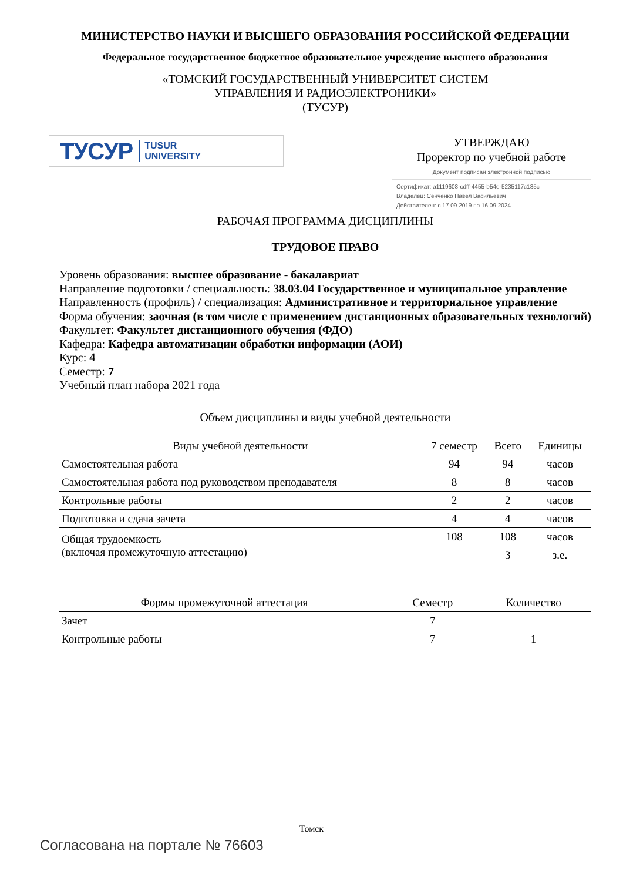МИНИСТЕРСТВО НАУКИ И ВЫСШЕГО ОБРАЗОВАНИЯ РОССИЙСКОЙ ФЕДЕРАЦИИ
Федеральное государственное бюджетное образовательное учреждение высшего образования
«ТОМСКИЙ ГОСУДАРСТВЕННЫЙ УНИВЕРСИТЕТ СИСТЕМ
УПРАВЛЕНИЯ И РАДИОЭЛЕКТРОНИКИ»
(ТУСУР)
ТУСУР TUSUR
UNIVERSITY
УТВЕРЖДАЮ
Проректор по учебной работе
Документ подписан электронной подписью
Сертификат: a1119608-cdff-4455-b54e-5235117c185c
Владелец: Сенченко Павел Васильевич
Действителен: с 17.09.2019 по 16.09.2024
РАБОЧАЯ ПРОГРАММА ДИСЦИПЛИНЫ
ТРУДОВОЕ ПРАВО
Уровень образования: высшее образование - бакалавриат
Направление подготовки / специальность: 38.03.04 Государственное и муниципальное управление
Направленность (профиль) / специализация: Административное и территориальное управление
Форма обучения: заочная (в том числе с применением дистанционных образовательных технологий)
Факультет: Факультет дистанционного обучения (ФДО)
Кафедра: Кафедра автоматизации обработки информации (АОИ)
Курс: 4
Семестр: 7
Учебный план набора 2021 года
Объем дисциплины и виды учебной деятельности
| Виды учебной деятельности | 7 семестр | Всего | Единицы |
| --- | --- | --- | --- |
| Самостоятельная работа | 94 | 94 | часов |
| Самостоятельная работа под руководством преподавателя | 8 | 8 | часов |
| Контрольные работы | 2 | 2 | часов |
| Подготовка и сдача зачета | 4 | 4 | часов |
| Общая трудоемкость (включая промежуточную аттестацию) | 108 | 108 | часов |
| | | 3 | з.е. |
| Формы промежуточной аттестация | Семестр | Количество |
| --- | --- | --- |
| Зачет | 7 | |
| Контрольные работы | 7 | 1 |
Томск
Согласована на портале № 76603